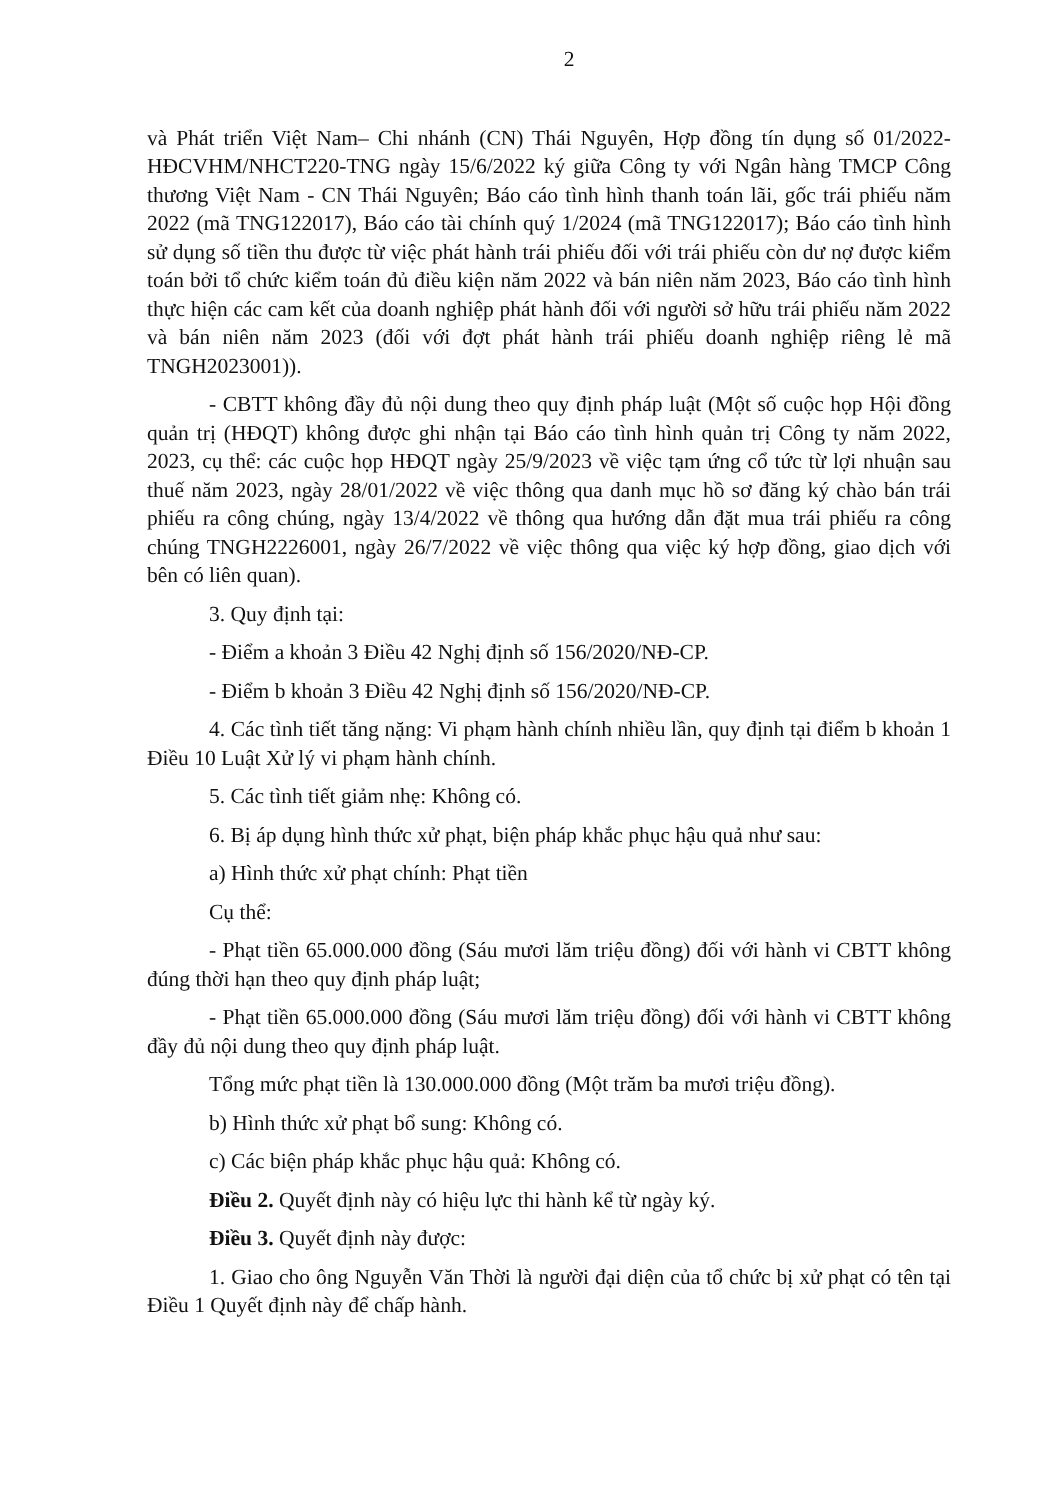2
và Phát triển Việt Nam– Chi nhánh (CN) Thái Nguyên, Hợp đồng tín dụng số 01/2022-HĐCVHM/NHCT220-TNG ngày 15/6/2022 ký giữa Công ty với Ngân hàng TMCP Công thương Việt Nam - CN Thái Nguyên; Báo cáo tình hình thanh toán lãi, gốc trái phiếu năm 2022 (mã TNG122017), Báo cáo tài chính quý 1/2024 (mã TNG122017); Báo cáo tình hình sử dụng số tiền thu được từ việc phát hành trái phiếu đối với trái phiếu còn dư nợ được kiểm toán bởi tổ chức kiểm toán đủ điều kiện năm 2022 và bán niên năm 2023, Báo cáo tình hình thực hiện các cam kết của doanh nghiệp phát hành đối với người sở hữu trái phiếu năm 2022 và bán niên năm 2023 (đối với đợt phát hành trái phiếu doanh nghiệp riêng lẻ mã TNGH2023001)).
- CBTT không đầy đủ nội dung theo quy định pháp luật (Một số cuộc họp Hội đồng quản trị (HĐQT) không được ghi nhận tại Báo cáo tình hình quản trị Công ty năm 2022, 2023, cụ thể: các cuộc họp HĐQT ngày 25/9/2023 về việc tạm ứng cổ tức từ lợi nhuận sau thuế năm 2023, ngày 28/01/2022 về việc thông qua danh mục hồ sơ đăng ký chào bán trái phiếu ra công chúng, ngày 13/4/2022 về thông qua hướng dẫn đặt mua trái phiếu ra công chúng TNGH2226001, ngày 26/7/2022 về việc thông qua việc ký hợp đồng, giao dịch với bên có liên quan).
3. Quy định tại:
- Điểm a khoản 3 Điều 42 Nghị định số 156/2020/NĐ-CP.
- Điểm b khoản 3 Điều 42 Nghị định số 156/2020/NĐ-CP.
4. Các tình tiết tăng nặng: Vi phạm hành chính nhiều lần, quy định tại điểm b khoản 1 Điều 10 Luật Xử lý vi phạm hành chính.
5. Các tình tiết giảm nhẹ: Không có.
6. Bị áp dụng hình thức xử phạt, biện pháp khắc phục hậu quả như sau:
a) Hình thức xử phạt chính: Phạt tiền
Cụ thể:
- Phạt tiền 65.000.000 đồng (Sáu mươi lăm triệu đồng) đối với hành vi CBTT không đúng thời hạn theo quy định pháp luật;
- Phạt tiền 65.000.000 đồng (Sáu mươi lăm triệu đồng) đối với hành vi CBTT không đầy đủ nội dung theo quy định pháp luật.
Tổng mức phạt tiền là 130.000.000 đồng (Một trăm ba mươi triệu đồng).
b) Hình thức xử phạt bổ sung: Không có.
c) Các biện pháp khắc phục hậu quả: Không có.
Điều 2. Quyết định này có hiệu lực thi hành kể từ ngày ký.
Điều 3. Quyết định này được:
1. Giao cho ông Nguyễn Văn Thời là người đại diện của tổ chức bị xử phạt có tên tại Điều 1 Quyết định này để chấp hành.